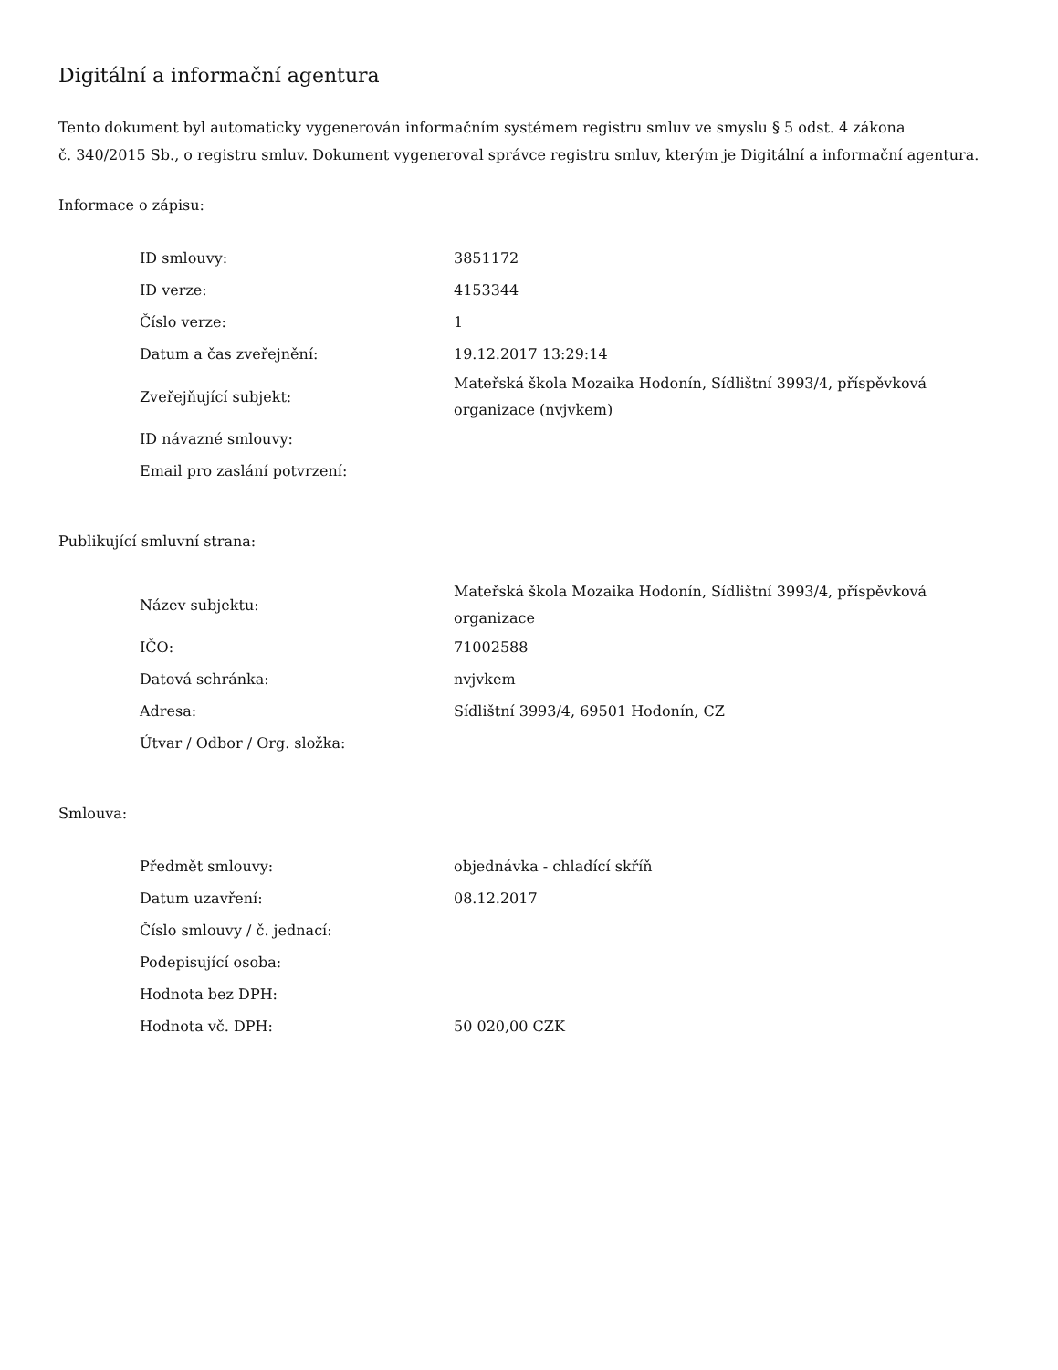Digitální a informační agentura
Tento dokument byl automaticky vygenerován informačním systémem registru smluv ve smyslu § 5 odst. 4 zákona
č. 340/2015 Sb., o registru smluv. Dokument vygeneroval správce registru smluv, kterým je Digitální a informační agentura.
Informace o zápisu:
| ID smlouvy: | 3851172 |
| ID verze: | 4153344 |
| Číslo verze: | 1 |
| Datum a čas zveřejnění: | 19.12.2017 13:29:14 |
| Zveřejňující subjekt: | Mateřská škola Mozaika Hodonín, Sídlištní 3993/4, příspěvková organizace (nvjvkem) |
| ID návazné smlouvy: | |
| Email pro zaslání potvrzení: | |
Publikující smluvní strana:
| Název subjektu: | Mateřská škola Mozaika Hodonín, Sídlištní 3993/4, příspěvková organizace |
| IČO: | 71002588 |
| Datová schránka: | nvjvkem |
| Adresa: | Sídlištní 3993/4, 69501 Hodonín, CZ |
| Útvar / Odbor / Org. složka: | |
Smlouva:
| Předmět smlouvy: | objednávka - chladící skříň |
| Datum uzavření: | 08.12.2017 |
| Číslo smlouvy / č. jednací: | |
| Podepisující osoba: | |
| Hodnota bez DPH: | |
| Hodnota vč. DPH: | 50 020,00 CZK |